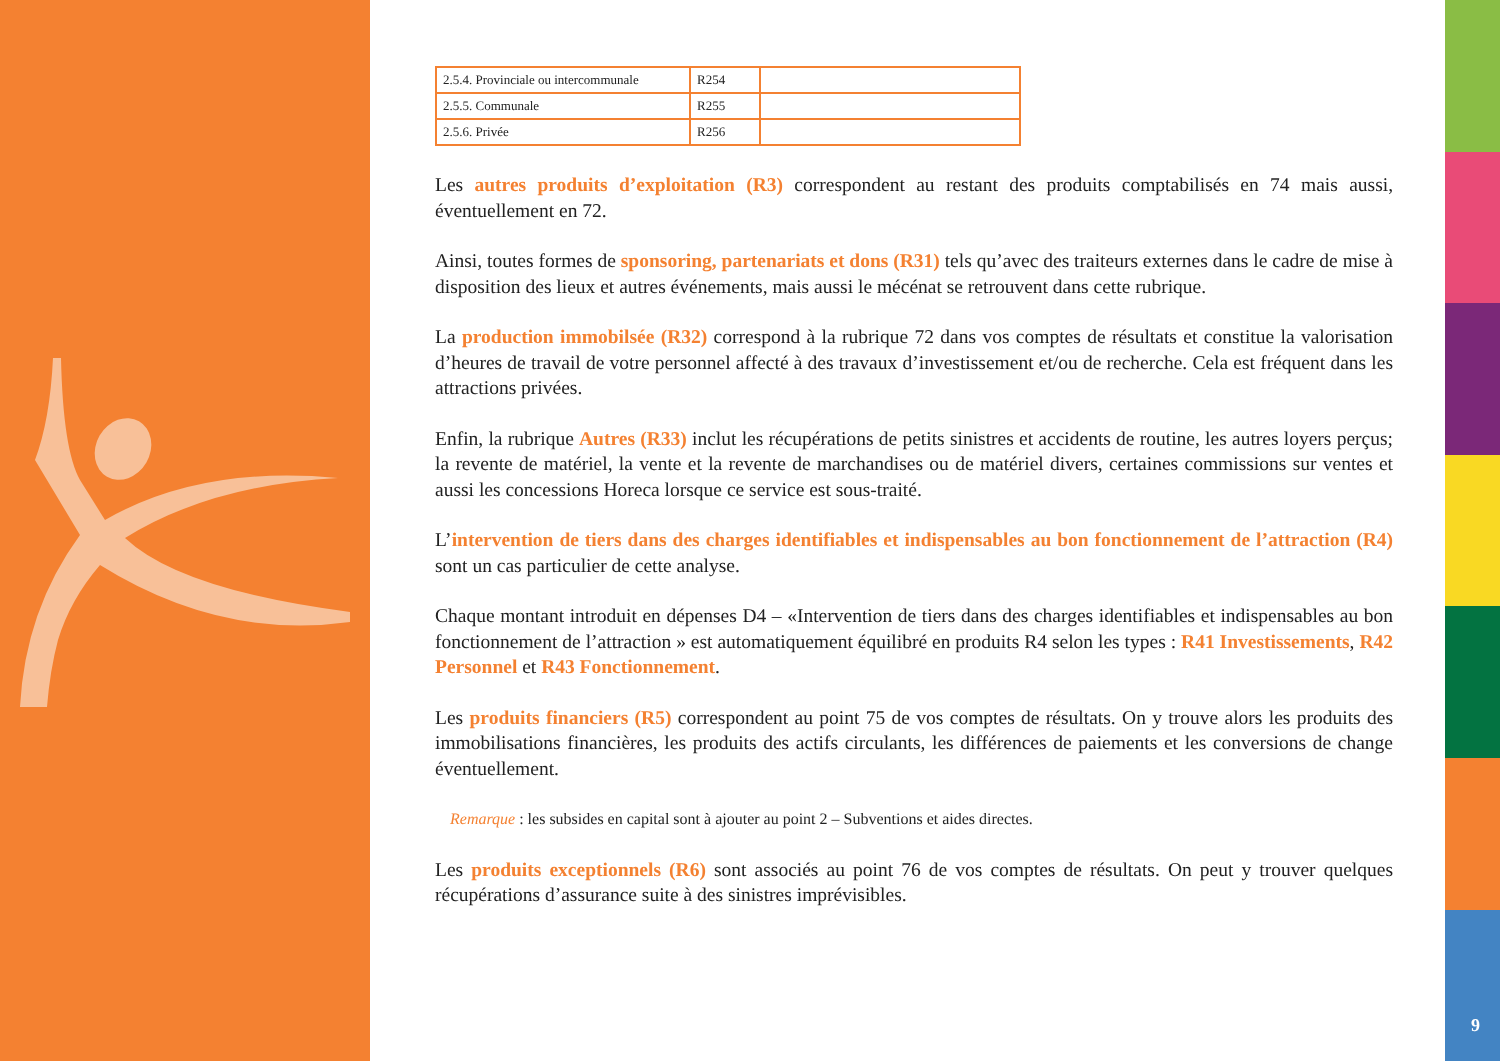9
| 2.5.4. Provinciale ou intercommunale | R254 | |
| 2.5.5. Communale | R255 | |
| 2.5.6. Privée | R256 | |
Les autres produits d’exploitation (R3) correspondent au restant des produits comptabilisés en 74 mais aussi, éventuellement en 72.
Ainsi, toutes formes de sponsoring, partenariats et dons (R31) tels qu’avec des traiteurs externes dans le cadre de mise à disposition des lieux et autres événements, mais aussi le mécénat se retrouvent dans cette rubrique.
La production immobilsée (R32) correspond à la rubrique 72 dans vos comptes de résultats et constitue la valorisation d’heures de travail de votre personnel affecté à des travaux d’investissement et/ou de recherche. Cela est fréquent dans les attractions privées.
Enfin, la rubrique Autres (R33) inclut les récupérations de petits sinistres et accidents de routine, les autres loyers perçus; la revente de matériel, la vente et la revente de marchandises ou de matériel divers, certaines commissions sur ventes et aussi les concessions Horeca lorsque ce service est sous-traité.
L’intervention de tiers dans des charges identifiables et indispensables au bon fonctionnement de l’attraction (R4) sont un cas particulier de cette analyse.
Chaque montant introduit en dépenses D4 – «Intervention de tiers dans des charges identifiables et indispensables au bon fonctionnement de l’attraction » est automatiquement équilibré en produits R4 selon les types : R41 Investissements, R42 Personnel et R43 Fonctionnement.
Les produits financiers (R5) correspondent au point 75 de vos comptes de résultats. On y trouve alors les produits des immobilisations financières, les produits des actifs circulants, les différences de paiements et les conversions de change éventuellement.
Remarque : les subsides en capital sont à ajouter au point 2 – Subventions et aides directes.
Les produits exceptionnels (R6) sont associés au point 76 de vos comptes de résultats. On peut y trouver quelques récupérations d’assurance suite à des sinistres imprévisibles.